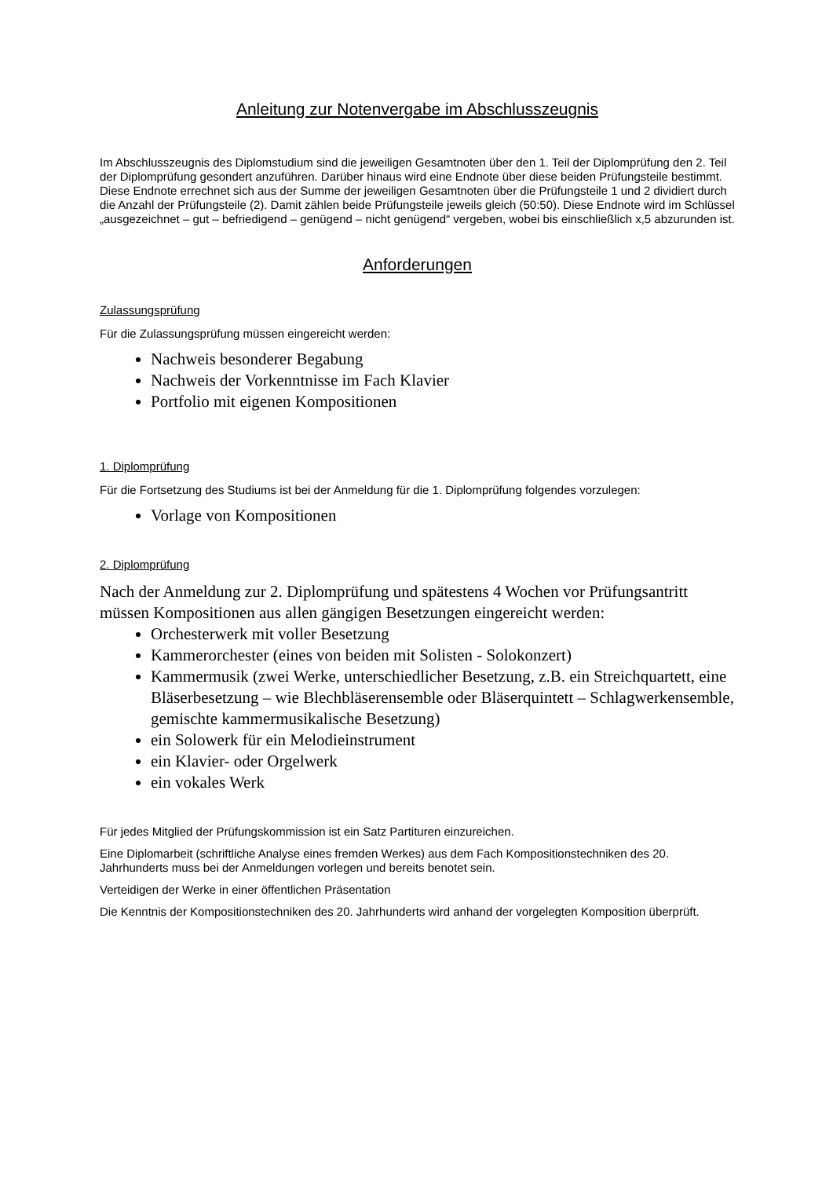Anleitung zur Notenvergabe im Abschlusszeugnis
Im Abschlusszeugnis des Diplomstudium sind die jeweiligen Gesamtnoten über den 1. Teil der Diplomprüfung den 2. Teil der Diplomprüfung gesondert anzuführen. Darüber hinaus wird eine Endnote über diese beiden Prüfungsteile bestimmt. Diese Endnote errechnet sich aus der Summe der jeweiligen Gesamtnoten über die Prüfungsteile 1 und 2 dividiert durch die Anzahl der Prüfungsteile (2). Damit zählen beide Prüfungsteile jeweils gleich (50:50). Diese Endnote wird im Schlüssel „ausgezeichnet – gut – befriedigend – genügend – nicht genügend“ vergeben, wobei bis einschließlich x,5 abzurunden ist.
Anforderungen
Zulassungsprüfung
Für die Zulassungsprüfung müssen eingereicht werden:
Nachweis besonderer Begabung
Nachweis der Vorkenntnisse im Fach Klavier
Portfolio mit eigenen Kompositionen
1. Diplomprüfung
Für die Fortsetzung des Studiums ist bei der Anmeldung für die 1. Diplomprüfung folgendes vorzulegen:
Vorlage von Kompositionen
2. Diplomprüfung
Nach der Anmeldung zur 2. Diplomprüfung und spätestens 4 Wochen vor Prüfungsantritt müssen Kompositionen aus allen gängigen Besetzungen eingereicht werden:
Orchesterwerk mit voller Besetzung
Kammerorchester (eines von beiden mit Solisten - Solokonzert)
Kammermusik (zwei Werke, unterschiedlicher Besetzung, z.B. ein Streichquartett, eine Bläserbesetzung – wie Blechbläserensemble oder Bläserquintett – Schlagwerkensemble, gemischte kammermusikalische Besetzung)
ein Solowerk für ein Melodieinstrument
ein Klavier- oder Orgelwerk
ein vokales Werk
Für jedes Mitglied der Prüfungskommission ist ein Satz Partituren einzureichen.
Eine Diplomarbeit (schriftliche Analyse eines fremden Werkes) aus dem Fach Kompositionstechniken des 20. Jahrhunderts muss bei der Anmeldungen vorlegen und bereits benotet sein.
Verteidigen der Werke in einer öffentlichen Präsentation
Die Kenntnis der Kompositionstechniken des 20. Jahrhunderts wird anhand der vorgelegten Komposition überprüft.